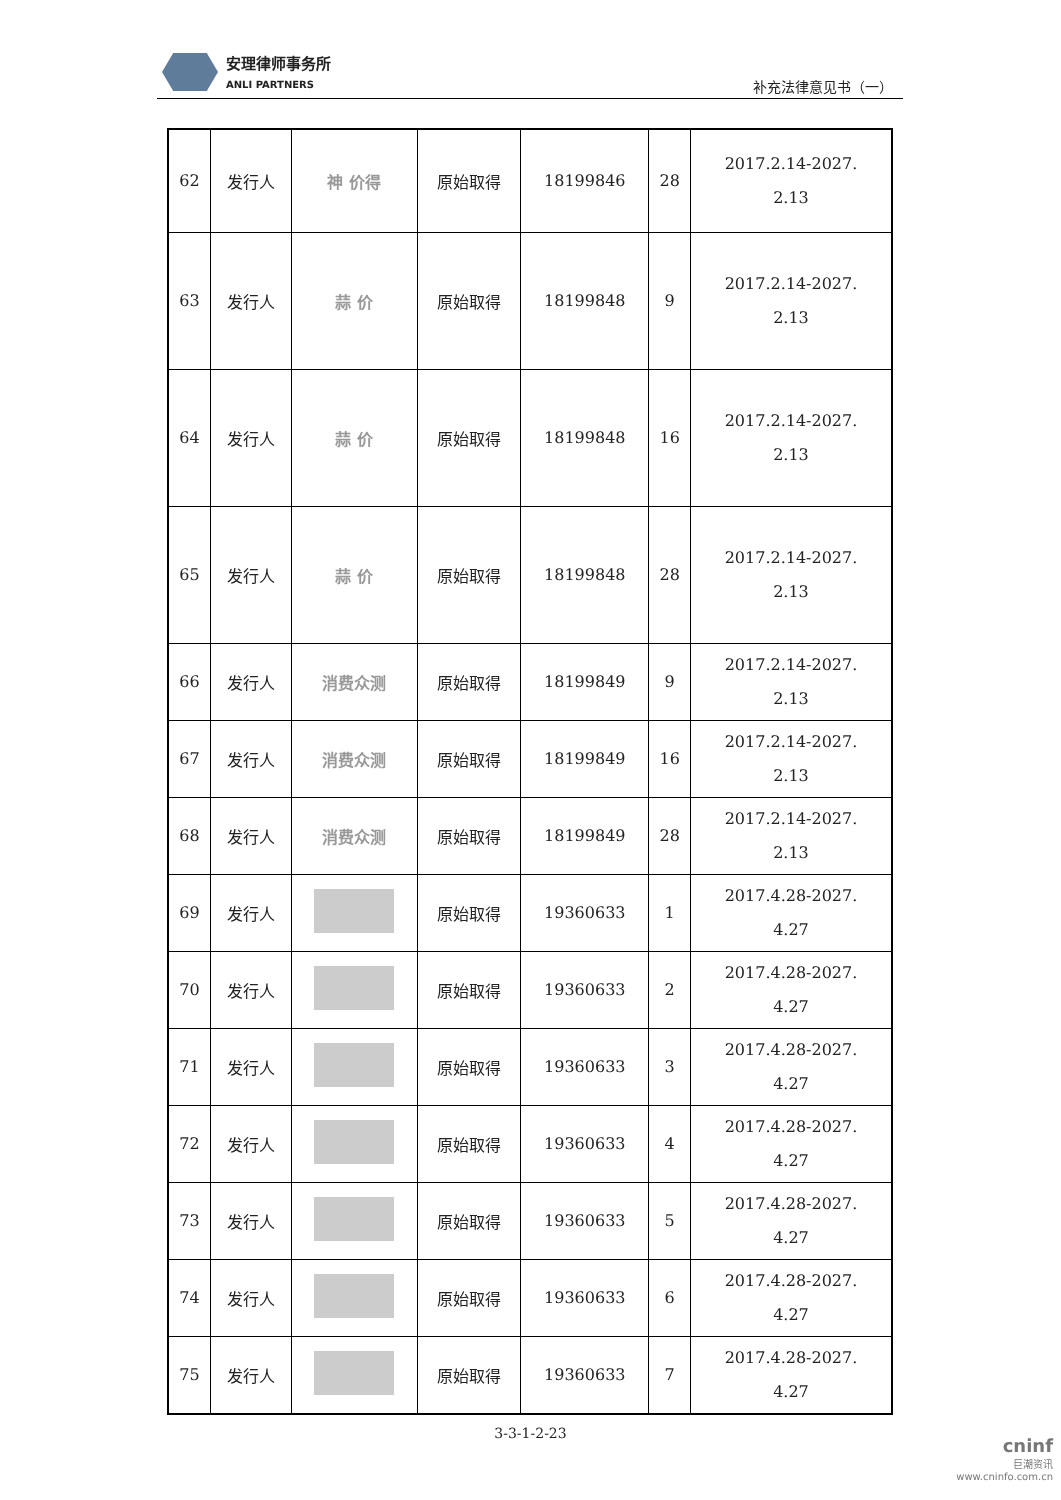安理律师事务所
ANLI PARTNERS
补充法律意见书（一）
| 62 | 发行人 | 神 价得 | 原始取得 | 18199846 | 28 | 2017.2.14-2027. 2.13 |
| 63 | 发行人 | 蒜 价 | 原始取得 | 18199848 | 9 | 2017.2.14-2027. 2.13 |
| 64 | 发行人 | 蒜 价 | 原始取得 | 18199848 | 16 | 2017.2.14-2027. 2.13 |
| 65 | 发行人 | 蒜 价 | 原始取得 | 18199848 | 28 | 2017.2.14-2027. 2.13 |
| 66 | 发行人 | 消费众测 | 原始取得 | 18199849 | 9 | 2017.2.14-2027. 2.13 |
| 67 | 发行人 | 消费众测 | 原始取得 | 18199849 | 16 | 2017.2.14-2027. 2.13 |
| 68 | 发行人 | 消费众测 | 原始取得 | 18199849 | 28 | 2017.2.14-2027. 2.13 |
| 69 | 发行人 | | 原始取得 | 19360633 | 1 | 2017.4.28-2027. 4.27 |
| 70 | 发行人 | | 原始取得 | 19360633 | 2 | 2017.4.28-2027. 4.27 |
| 71 | 发行人 | | 原始取得 | 19360633 | 3 | 2017.4.28-2027. 4.27 |
| 72 | 发行人 | | 原始取得 | 19360633 | 4 | 2017.4.28-2027. 4.27 |
| 73 | 发行人 | | 原始取得 | 19360633 | 5 | 2017.4.28-2027. 4.27 |
| 74 | 发行人 | | 原始取得 | 19360633 | 6 | 2017.4.28-2027. 4.27 |
| 75 | 发行人 | | 原始取得 | 19360633 | 7 | 2017.4.28-2027. 4.27 |
3-3-1-2-23
cninf
巨潮资讯
www.cninfo.com.cn